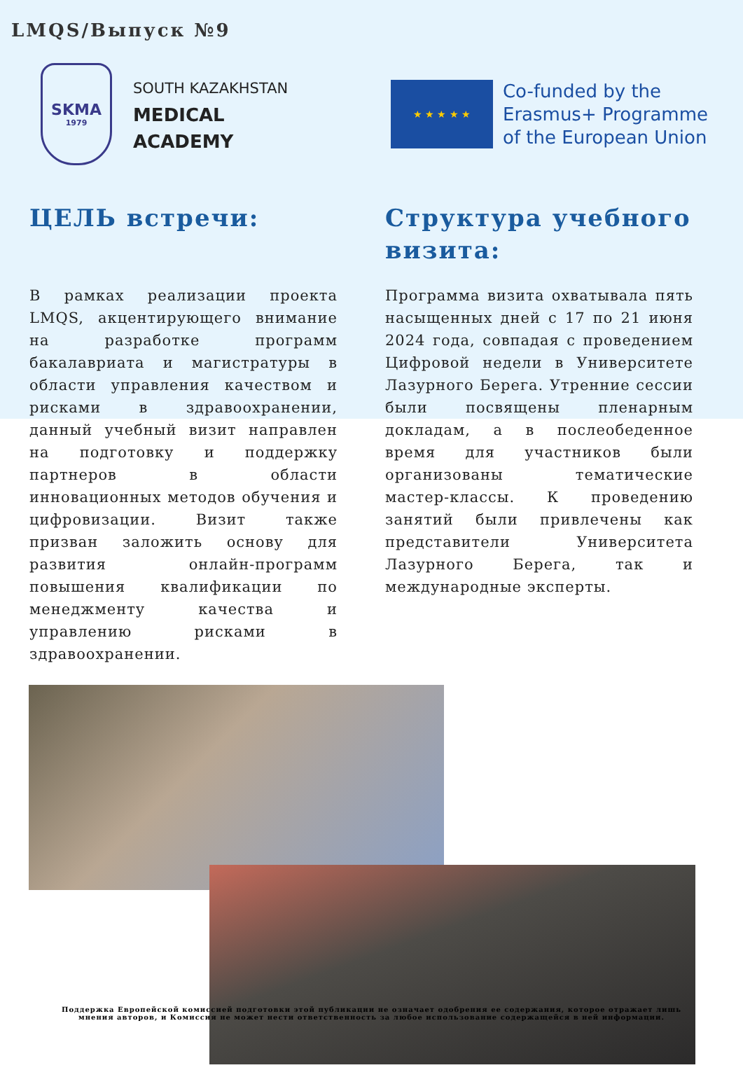LMQS/Выпуск №9
SKMA
1979
SOUTH KAZAKHSTAN
MEDICAL
ACADEMY
★ ★ ★ ★ ★
Co-funded by the
Erasmus+ Programme
of the European Union
ЦЕЛЬ встречи:
В рамках реализации проекта LMQS, акцентирующего внимание на разработке программ бакалавриата и магистратуры в области управления качеством и рисками в здравоохранении, данный учебный визит направлен на подготовку и поддержку партнеров в области инновационных методов обучения и цифровизации. Визит также призван заложить основу для развития онлайн-программ повышения квалификации по менеджменту качества и управлению рисками в здравоохранении.
Структура учебного визита:
Программа визита охватывала пять насыщенных дней с 17 по 21 июня 2024 года, совпадая с проведением Цифровой недели в Университете Лазурного Берега. Утренние сессии были посвящены пленарным докладам, а в послеобеденное время для участников были организованы тематические мастер-классы. К проведению занятий были привлечены как представители Университета Лазурного Берега, так и международные эксперты.
Поддержка Европейской комиссией подготовки этой публикации не означает одобрения ее содержания, которое отражает лишь мнения авторов, и Комиссия не может нести ответственность за любое использование содержащейся в ней информации.